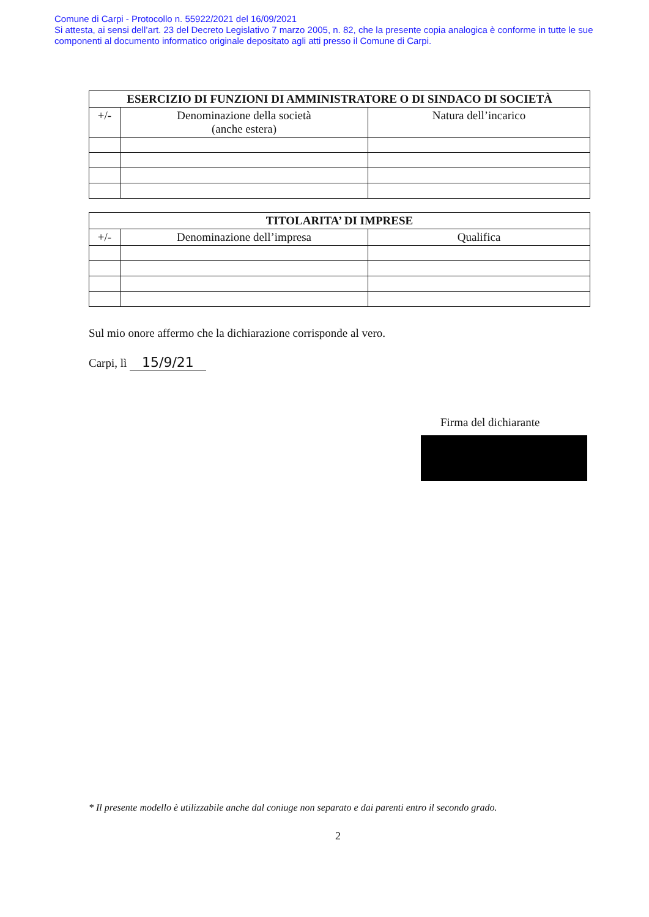Comune di Carpi - Protocollo n. 55922/2021 del 16/09/2021
Si attesta, ai sensi dell’art. 23 del Decreto Legislativo 7 marzo 2005, n. 82, che la presente copia analogica è conforme in tutte le sue componenti al documento informatico originale depositato agli atti presso il Comune di Carpi.
| ESERCIZIO DI FUNZIONI DI AMMINISTRATORE O DI SINDACO DI SOCIETÀ | | |
| --- | --- | --- |
| +/- | Denominazione della società (anche estera) | Natura dell’incarico |
| TITOLARITA’ DI IMPRESE | | |
| --- | --- | --- |
| +/- | Denominazione dell’impresa | Qualifica |
Sul mio onore affermo che la dichiarazione corrisponde al vero.
Carpi, lì 15/9/21
Firma del dichiarante
* Il presente modello è utilizzabile anche dal coniuge non separato e dai parenti entro il secondo grado.
2